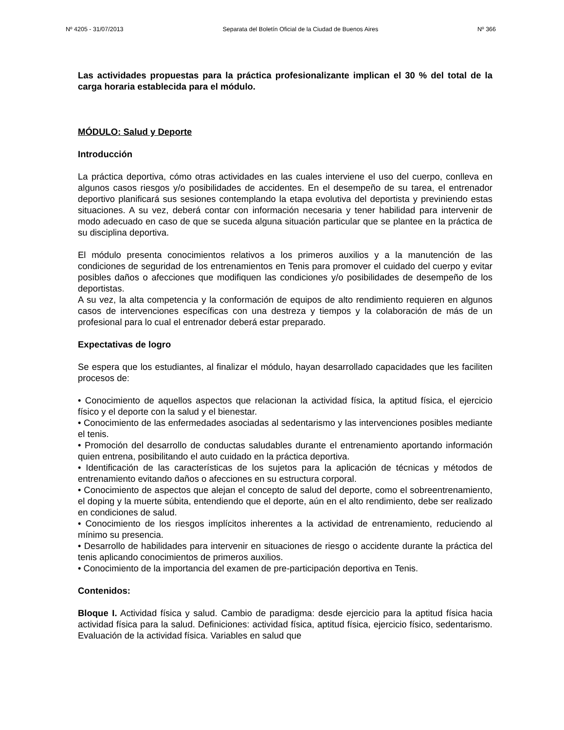Nº 4205 - 31/07/2013 Separata del Boletín Oficial de la Ciudad de Buenos Aires Nº 366
Las actividades propuestas para la práctica profesionalizante implican el 30 % del total de la carga horaria establecida para el módulo.
MÓDULO: Salud y Deporte
Introducción
La práctica deportiva, cómo otras actividades en las cuales interviene el uso del cuerpo, conlleva en algunos casos riesgos y/o posibilidades de accidentes. En el desempeño de su tarea, el entrenador deportivo planificará sus sesiones contemplando la etapa evolutiva del deportista y previniendo estas situaciones. A su vez, deberá contar con información necesaria y tener habilidad para intervenir de modo adecuado en caso de que se suceda alguna situación particular que se plantee en la práctica de su disciplina deportiva.
El módulo presenta conocimientos relativos a los primeros auxilios y a la manutención de las condiciones de seguridad de los entrenamientos en Tenis para promover el cuidado del cuerpo y evitar posibles daños o afecciones que modifiquen las condiciones y/o posibilidades de desempeño de los deportistas.
A su vez, la alta competencia y la conformación de equipos de alto rendimiento requieren en algunos casos de intervenciones específicas con una destreza y tiempos y la colaboración de más de un profesional para lo cual el entrenador deberá estar preparado.
Expectativas de logro
Se espera que los estudiantes, al finalizar el módulo, hayan desarrollado capacidades que les faciliten procesos de:
• Conocimiento de aquellos aspectos que relacionan la actividad física, la aptitud física, el ejercicio físico y el deporte con la salud y el bienestar.
• Conocimiento de las enfermedades asociadas al sedentarismo y las intervenciones posibles mediante el tenis.
• Promoción del desarrollo de conductas saludables durante el entrenamiento aportando información quien entrena, posibilitando el auto cuidado en la práctica deportiva.
• Identificación de las características de los sujetos para la aplicación de técnicas y métodos de entrenamiento evitando daños o afecciones en su estructura corporal.
• Conocimiento de aspectos que alejan el concepto de salud del deporte, como el sobreentrenamiento, el doping y la muerte súbita, entendiendo que el deporte, aún en el alto rendimiento, debe ser realizado en condiciones de salud.
• Conocimiento de los riesgos implícitos inherentes a la actividad de entrenamiento, reduciendo al mínimo su presencia.
• Desarrollo de habilidades para intervenir en situaciones de riesgo o accidente durante la práctica del tenis aplicando conocimientos de primeros auxilios.
• Conocimiento de la importancia del examen de pre-participación deportiva en Tenis.
Contenidos:
Bloque I. Actividad física y salud. Cambio de paradigma: desde ejercicio para la aptitud física hacia actividad física para la salud. Definiciones: actividad física, aptitud física, ejercicio físico, sedentarismo. Evaluación de la actividad física. Variables en salud que